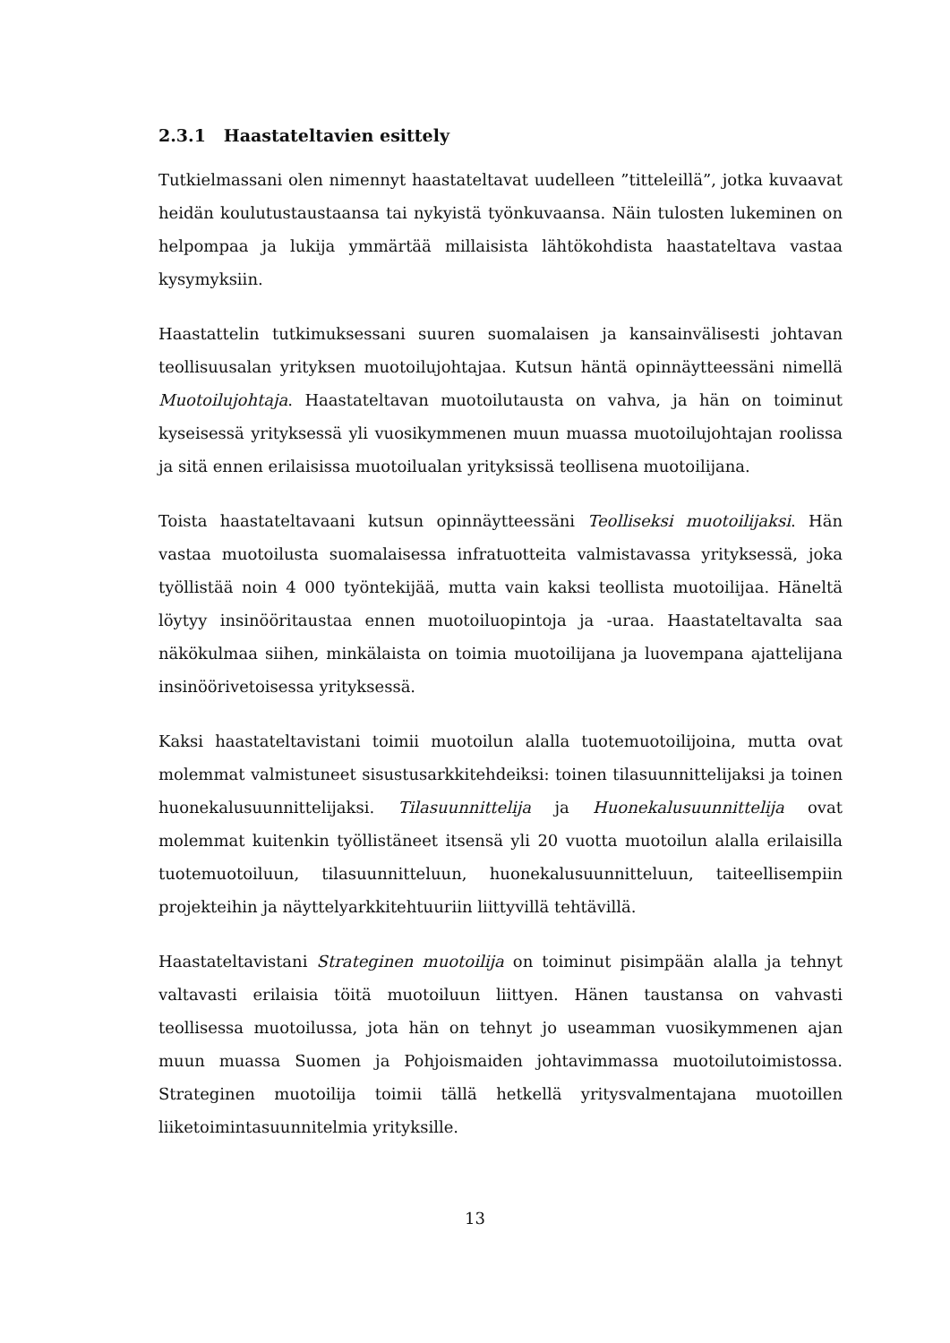2.3.1 Haastateltavien esittely
Tutkielmassani olen nimennyt haastateltavat uudelleen ”titteleillä”, jotka kuvaavat heidän koulutustaustaansa tai nykyistä työnkuvaansa. Näin tulosten lukeminen on helpompaa ja lukija ymmärtää millaisista lähtökohdista haastateltava vastaa kysymyksiin.
Haastattelin tutkimuksessani suuren suomalaisen ja kansainvälisesti johtavan teollisuusalan yrityksen muotoilujohtajaa. Kutsun häntä opinnäytteessäni nimellä Muotoilujohtaja. Haastateltavan muotoilutausta on vahva, ja hän on toiminut kyseisessä yrityksessä yli vuosikymmenen muun muassa muotoilujohtajan roolissa ja sitä ennen erilaisissa muotoilualan yrityksissä teollisena muotoilijana.
Toista haastateltavaani kutsun opinnäytteessäni Teolliseksi muotoilijaksi. Hän vastaa muotoilusta suomalaisessa infratuotteita valmistavassa yrityksessä, joka työllistää noin 4 000 työntekijää, mutta vain kaksi teollista muotoilijaa. Häneltä löytyy insinööritaustaa ennen muotoiluopintoja ja -uraa. Haastateltavalta saa näkökulmaa siihen, minkälaista on toimia muotoilijana ja luovempana ajattelijana insinöörivetoisessa yrityksessä.
Kaksi haastateltavistani toimii muotoilun alalla tuotemuotoilijoina, mutta ovat molemmat valmistuneet sisustusarkkitehdeiksi: toinen tilasuunnittelijaksi ja toinen huonekalusuunnittelijaksi. Tilasuunnittelija ja Huonekalusuunnittelija ovat molemmat kuitenkin työllistäneet itsensä yli 20 vuotta muotoilun alalla erilaisilla tuotemuotoiluun, tilasuunnitteluun, huonekalusuunnitteluun, taiteellisempiin projekteihin ja näyttelyarkkitehtuuriin liittyvillä tehtävillä.
Haastateltavistani Strateginen muotoilija on toiminut pisimpään alalla ja tehnyt valtavasti erilaisia töitä muotoiluun liittyen. Hänen taustansa on vahvasti teollisessa muotoilussa, jota hän on tehnyt jo useamman vuosikymmenen ajan muun muassa Suomen ja Pohjoismaiden johtavimmassa muotoilutoimistossa. Strateginen muotoilija toimii tällä hetkellä yritysvalmentajana muotoillen liiketoimintasuunnitelmia yrityksille.
13